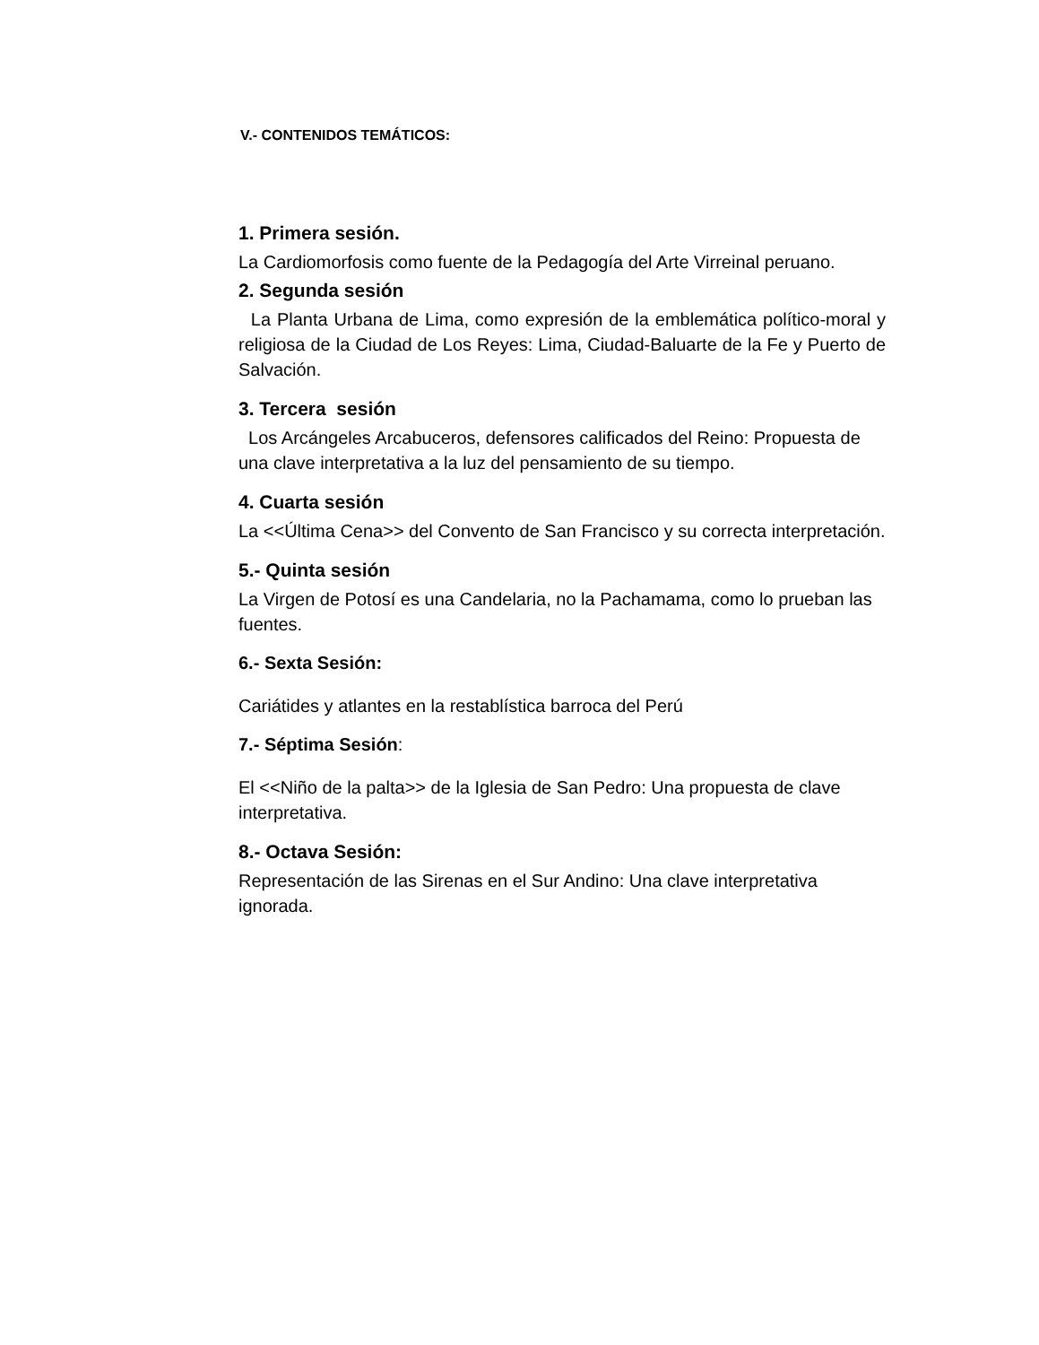V.- CONTENIDOS TEMÁTICOS:
1. Primera sesión.
La Cardiomorfosis como fuente de la Pedagogía del Arte Virreinal peruano.
2. Segunda sesión
La Planta Urbana de Lima, como expresión de la emblemática político-moral y religiosa de la Ciudad de Los Reyes: Lima, Ciudad-Baluarte de la Fe y Puerto de Salvación.
3. Tercera sesión
Los Arcángeles Arcabuceros, defensores calificados del Reino: Propuesta de una clave interpretativa a la luz del pensamiento de su tiempo.
4. Cuarta sesión
La <<Última Cena>> del Convento de San Francisco y su correcta interpretación.
5.- Quinta sesión
La Virgen de Potosí es una Candelaria, no la Pachamama, como lo prueban las fuentes.
6.- Sexta Sesión:
Cariátides y atlantes en la restablística barroca del Perú
7.- Séptima Sesión:
El <<Niño de la palta>> de la Iglesia de San Pedro: Una propuesta de clave interpretativa.
8.- Octava Sesión:
Representación de las Sirenas en el Sur Andino: Una clave interpretativa ignorada.